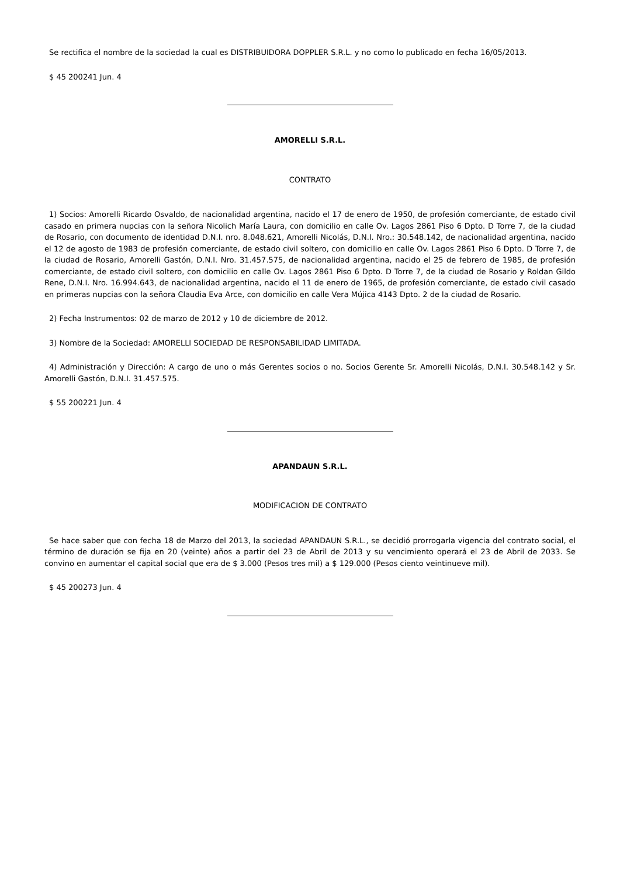Se rectifica el nombre de la sociedad la cual es DISTRIBUIDORA DOPPLER S.R.L. y no como lo publicado en fecha 16/05/2013.
$ 45 200241 Jun. 4
AMORELLI S.R.L.
CONTRATO
1) Socios: Amorelli Ricardo Osvaldo, de nacionalidad argentina, nacido el 17 de enero de 1950, de profesión comerciante, de estado civil casado en primera nupcias con la señora Nicolich María Laura, con domicilio en calle Ov. Lagos 2861 Piso 6 Dpto. D Torre 7, de la ciudad de Rosario, con documento de identidad D.N.I. nro. 8.048.621, Amorelli Nicolás, D.N.I. Nro.: 30.548.142, de nacionalidad argentina, nacido el 12 de agosto de 1983 de profesión comerciante, de estado civil soltero, con domicilio en calle Ov. Lagos 2861 Piso 6 Dpto. D Torre 7, de la ciudad de Rosario, Amorelli Gastón, D.N.I. Nro. 31.457.575, de nacionalidad argentina, nacido el 25 de febrero de 1985, de profesión comerciante, de estado civil soltero, con domicilio en calle Ov. Lagos 2861 Piso 6 Dpto. D Torre 7, de la ciudad de Rosario y Roldan Gildo Rene, D.N.I. Nro. 16.994.643, de nacionalidad argentina, nacido el 11 de enero de 1965, de profesión comerciante, de estado civil casado en primeras nupcias con la señora Claudia Eva Arce, con domicilio en calle Vera Mújica 4143 Dpto. 2 de la ciudad de Rosario.
2) Fecha Instrumentos: 02 de marzo de 2012 y 10 de diciembre de 2012.
3) Nombre de la Sociedad: AMORELLI SOCIEDAD DE RESPONSABILIDAD LIMITADA.
4) Administración y Dirección: A cargo de uno o más Gerentes socios o no. Socios Gerente Sr. Amorelli Nicolás, D.N.I. 30.548.142 y Sr. Amorelli Gastón, D.N.I. 31.457.575.
$ 55 200221 Jun. 4
APANDAUN S.R.L.
MODIFICACION DE CONTRATO
Se hace saber que con fecha 18 de Marzo del 2013, la sociedad APANDAUN S.R.L., se decidió prorrogarla vigencia del contrato social, el término de duración se fija en 20 (veinte) años a partir del 23 de Abril de 2013 y su vencimiento operará el 23 de Abril de 2033. Se convino en aumentar el capital social que era de $ 3.000 (Pesos tres mil) a $ 129.000 (Pesos ciento veintinueve mil).
$ 45 200273 Jun. 4